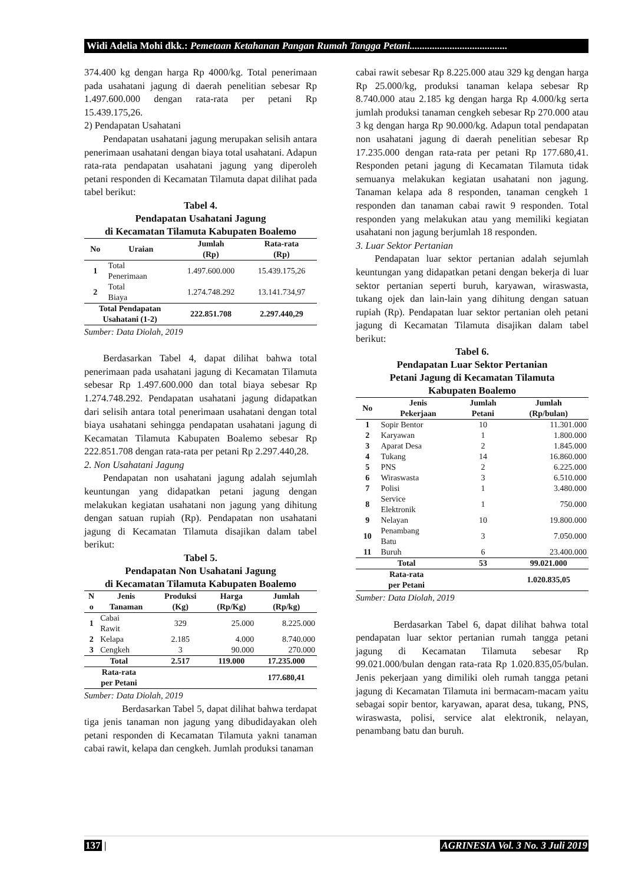Widi Adelia Mohi dkk.: Pemetaan Ketahanan Pangan Rumah Tangga Petani.......................................
374.400 kg dengan harga Rp 4000/kg. Total penerimaan pada usahatani jagung di daerah penelitian sebesar Rp 1.497.600.000 dengan rata-rata per petani Rp 15.439.175,26.
2) Pendapatan Usahatani
Pendapatan usahatani jagung merupakan selisih antara penerimaan usahatani dengan biaya total usahatani. Adapun rata-rata pendapatan usahatani jagung yang diperoleh petani responden di Kecamatan Tilamuta dapat dilihat pada tabel berikut:
Tabel 4.
Pendapatan Usahatani Jagung
di Kecamatan Tilamuta Kabupaten Boalemo
| No | Uraian | Jumlah (Rp) | Rata-rata (Rp) |
| --- | --- | --- | --- |
| 1 | Total Penerimaan | 1.497.600.000 | 15.439.175,26 |
| 2 | Total Biaya | 1.274.748.292 | 13.141.734,97 |
| Total Pendapatan Usahatani (1-2) | | 222.851.708 | 2.297.440,29 |
Sumber: Data Diolah, 2019
Berdasarkan Tabel 4, dapat dilihat bahwa total penerimaan pada usahatani jagung di Kecamatan Tilamuta sebesar Rp 1.497.600.000 dan total biaya sebesar Rp 1.274.748.292. Pendapatan usahatani jagung didapatkan dari selisih antara total penerimaan usahatani dengan total biaya usahatani sehingga pendapatan usahatani jagung di Kecamatan Tilamuta Kabupaten Boalemo sebesar Rp 222.851.708 dengan rata-rata per petani Rp 2.297.440,28.
2. Non Usahatani Jagung
Pendapatan non usahatani jagung adalah sejumlah keuntungan yang didapatkan petani jagung dengan melakukan kegiatan usahatani non jagung yang dihitung dengan satuan rupiah (Rp). Pendapatan non usahatani jagung di Kecamatan Tilamuta disajikan dalam tabel berikut:
Tabel 5.
Pendapatan Non Usahatani Jagung
di Kecamatan Tilamuta Kabupaten Boalemo
| N o | Jenis Tanaman | Produksi (Kg) | Harga (Rp/Kg) | Jumlah (Rp/kg) |
| --- | --- | --- | --- | --- |
| 1 | Cabai Rawit | 329 | 25.000 | 8.225.000 |
| 2 | Kelapa | 2.185 | 4.000 | 8.740.000 |
| 3 | Cengkeh | 3 | 90.000 | 270.000 |
| Total | | 2.517 | 119.000 | 17.235.000 |
| Rata-rata per Petani | | | | 177.680,41 |
Sumber: Data Diolah, 2019
Berdasarkan Tabel 5, dapat dilihat bahwa terdapat tiga jenis tanaman non jagung yang dibudidayakan oleh petani responden di Kecamatan Tilamuta yakni tanaman cabai rawit, kelapa dan cengkeh. Jumlah produksi tanaman
cabai rawit sebesar Rp 8.225.000 atau 329 kg dengan harga Rp 25.000/kg, produksi tanaman kelapa sebesar Rp 8.740.000 atau 2.185 kg dengan harga Rp 4.000/kg serta jumlah produksi tanaman cengkeh sebesar Rp 270.000 atau 3 kg dengan harga Rp 90.000/kg. Adapun total pendapatan non usahatani jagung di daerah penelitian sebesar Rp 17.235.000 dengan rata-rata per petani Rp 177.680,41. Responden petani jagung di Kecamatan Tilamuta tidak semuanya melakukan kegiatan usahatani non jagung. Tanaman kelapa ada 8 responden, tanaman cengkeh 1 responden dan tanaman cabai rawit 9 responden. Total responden yang melakukan atau yang memiliki kegiatan usahatani non jagung berjumlah 18 responden.
3. Luar Sektor Pertanian
Pendapatan luar sektor pertanian adalah sejumlah keuntungan yang didapatkan petani dengan bekerja di luar sektor pertanian seperti buruh, karyawan, wiraswasta, tukang ojek dan lain-lain yang dihitung dengan satuan rupiah (Rp). Pendapatan luar sektor pertanian oleh petani jagung di Kecamatan Tilamuta disajikan dalam tabel berikut:
Tabel 6.
Pendapatan Luar Sektor Pertanian
Petani Jagung di Kecamatan Tilamuta
Kabupaten Boalemo
| No | Jenis Pekerjaan | Jumlah Petani | Jumlah (Rp/bulan) |
| --- | --- | --- | --- |
| 1 | Sopir Bentor | 10 | 11.301.000 |
| 2 | Karyawan | 1 | 1.800.000 |
| 3 | Aparat Desa | 2 | 1.845.000 |
| 4 | Tukang | 14 | 16.860.000 |
| 5 | PNS | 2 | 6.225.000 |
| 6 | Wiraswasta | 3 | 6.510.000 |
| 7 | Polisi | 1 | 3.480.000 |
| 8 | Service Elektronik | 1 | 750.000 |
| 9 | Nelayan | 10 | 19.800.000 |
| 10 | Penambang Batu | 3 | 7.050.000 |
| 11 | Buruh | 6 | 23.400.000 |
| Total | | 53 | 99.021.000 |
| Rata-rata per Petani | | | 1.020.835,05 |
Sumber: Data Diolah, 2019
Berdasarkan Tabel 6, dapat dilihat bahwa total pendapatan luar sektor pertanian rumah tangga petani jagung di Kecamatan Tilamuta sebesar Rp 99.021.000/bulan dengan rata-rata Rp 1.020.835,05/bulan. Jenis pekerjaan yang dimiliki oleh rumah tangga petani jagung di Kecamatan Tilamuta ini bermacam-macam yaitu sebagai sopir bentor, karyawan, aparat desa, tukang, PNS, wiraswasta, polisi, service alat elektronik, nelayan, penambang batu dan buruh.
137 | AGRINESIA Vol. 3 No. 3 Juli 2019